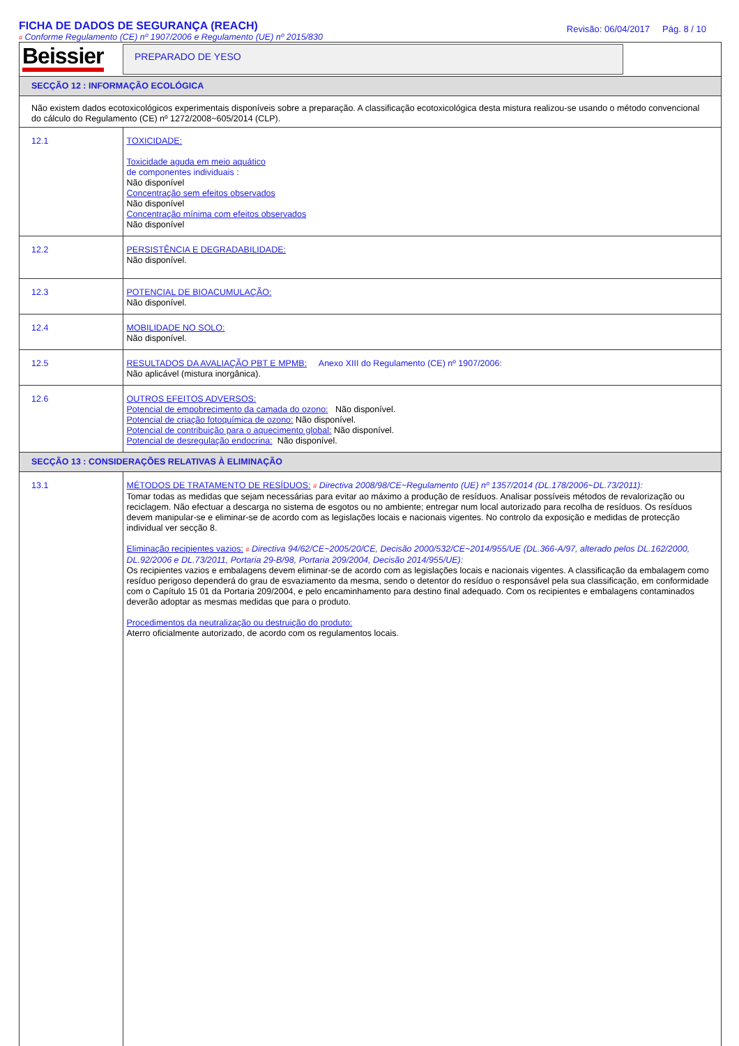FICHA DE DADOS DE SEGURANÇA (REACH)
# Conforme Regulamento (CE) nº 1907/2006 e Regulamento (UE) nº 2015/830
Revisão: 06/04/2017 Pág. 8 / 10
| Beissier | PREPARADO DE YESO |
| SECÇÃO 12 : INFORMAÇÃO ECOLÓGICA | |
| Não existem dados ecotoxicológicos experimentais disponíveis sobre a preparação. A classificação ecotoxicológica desta mistura realizou-se usando o método convencional do cálculo do Regulamento (CE) nº 1272/2008~605/2014 (CLP). | |
| 12.1 | TOXICIDADE: Toxicidade aguda em meio aquático de componentes individuais : Não disponível Concentração sem efeitos observados Não disponível Concentração mínima com efeitos observados Não disponível |
| 12.2 | PERSISTÊNCIA E DEGRADABILIDADE: Não disponível. |
| 12.3 | POTENCIAL DE BIOACUMULAÇÃO: Não disponível. |
| 12.4 | MOBILIDADE NO SOLO: Não disponível. |
| 12.5 | RESULTADOS DA AVALIAÇÃO PBT E MPMB: Anexo XIII do Regulamento (CE) nº 1907/2006: Não aplicável (mistura inorgânica). |
| 12.6 | OUTROS EFEITOS ADVERSOS: Potencial de empobrecimento da camada do ozono: Não disponível. Potencial de criação fotoquímica de ozono: Não disponível. Potencial de contribuição para o aquecimento global: Não disponível. Potencial de desregulação endocrina: Não disponível. |
| SECÇÃO 13 : CONSIDERAÇÕES RELATIVAS À ELIMINAÇÃO | |
| 13.1 | MÉTODOS DE TRATAMENTO DE RESÍDUOS: # Directiva 2008/98/CE~Regulamento (UE) nº 1357/2014 (DL.178/2006~DL.73/2011): Tomar todas as medidas que sejam necessárias para evitar ao máximo a produção de resíduos. Analisar possíveis métodos de revalorização ou reciclagem. Não efectuar a descarga no sistema de esgotos ou no ambiente; entregar num local autorizado para recolha de resíduos. Os resíduos devem manipular-se e eliminar-se de acordo com as legislações locais e nacionais vigentes. No controlo da exposição e medidas de protecção individual ver secção 8. Eliminação recipientes vazios: # Directiva 94/62/CE~2005/20/CE, Decisão 2000/532/CE~2014/955/UE (DL.366-A/97, alterado pelos DL.162/2000, DL.92/2006 e DL.73/2011, Portaria 29-B/98, Portaria 209/2004, Decisão 2014/955/UE): Os recipientes vazios e embalagens devem eliminar-se de acordo com as legislações locais e nacionais vigentes. A classificação da embalagem como resíduo perigoso dependerá do grau de esvaziamento da mesma, sendo o detentor do resíduo o responsável pela sua classificação, em conformidade com o Capítulo 15 01 da Portaria 209/2004, e pelo encaminhamento para destino final adequado. Com os recipientes e embalagens contaminados deverão adoptar as mesmas medidas que para o produto. Procedimentos da neutralização ou destruição do produto: Aterro oficialmente autorizado, de acordo com os regulamentos locais. |